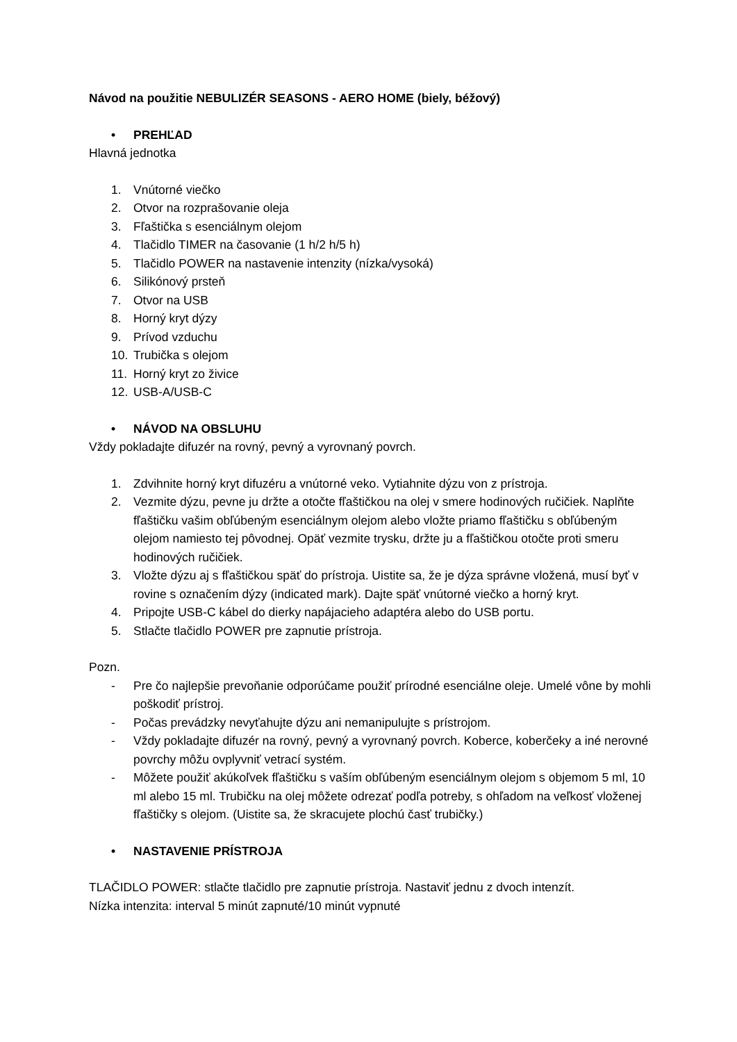Návod na použitie NEBULIZÉR SEASONS - AERO HOME (biely, béžový)
• PREHĽAD
Hlavná jednotka
1. Vnútorné viečko
2. Otvor na rozprašovanie oleja
3. Fľaštička s esenciálnym olejom
4. Tlačidlo TIMER na časovanie (1 h/2 h/5 h)
5. Tlačidlo POWER na nastavenie intenzity (nízka/vysoká)
6. Silikónový prsteň
7. Otvor na USB
8. Horný kryt dýzy
9. Prívod vzduchu
10. Trubička s olejom
11. Horný kryt zo živice
12. USB-A/USB-C
• NÁVOD NA OBSLUHU
Vždy pokladajte difuzér na rovný, pevný a vyrovnaný povrch.
1. Zdvihnite horný kryt difuzéru a vnútorné veko. Vytiahnite dýzu von z prístroja.
2. Vezmite dýzu, pevne ju držte a otočte fľaštičkou na olej v smere hodinových ručičiek. Naplňte fľaštičku vašim obľúbeným esenciálnym olejom alebo vložte priamo fľaštičku s obľúbeným olejom namiesto tej pôvodnej. Opäť vezmite trysku, držte ju a fľaštičkou otočte proti smeru hodinových ručičiek.
3. Vložte dýzu aj s fľaštičkou späť do prístroja. Uistite sa, že je dýza správne vložená, musí byť v rovine s označením dýzy (indicated mark). Dajte späť vnútorné viečko a horný kryt.
4. Pripojte USB-C kábel do dierky napájacieho adaptéra alebo do USB portu.
5. Stlačte tlačidlo POWER pre zapnutie prístroja.
Pozn.
- Pre čo najlepšie prevoňanie odporúčame použiť prírodné esenciálne oleje. Umelé vône by mohli poškodiť prístroj.
- Počas prevádzky nevyťahujte dýzu ani nemanipulujte s prístrojom.
- Vždy pokladajte difuzér na rovný, pevný a vyrovnaný povrch. Koberce, koberčeky a iné nerovné povrchy môžu ovplyvniť vetrací systém.
- Môžete použiť akúkoľvek fľaštičku s vaším obľúbeným esenciálnym olejom s objemom 5 ml, 10 ml alebo 15 ml. Trubičku na olej môžete odrezať podľa potreby, s ohľadom na veľkosť vloženej fľaštičky s olejom. (Uistite sa, že skracujete plochú časť trubičky.)
• NASTAVENIE PRÍSTROJA
TLAČIDLO POWER: stlačte tlačidlo pre zapnutie prístroja. Nastaviť jednu z dvoch intenzít.
Nízka intenzita: interval 5 minút zapnuté/10 minút vypnuté